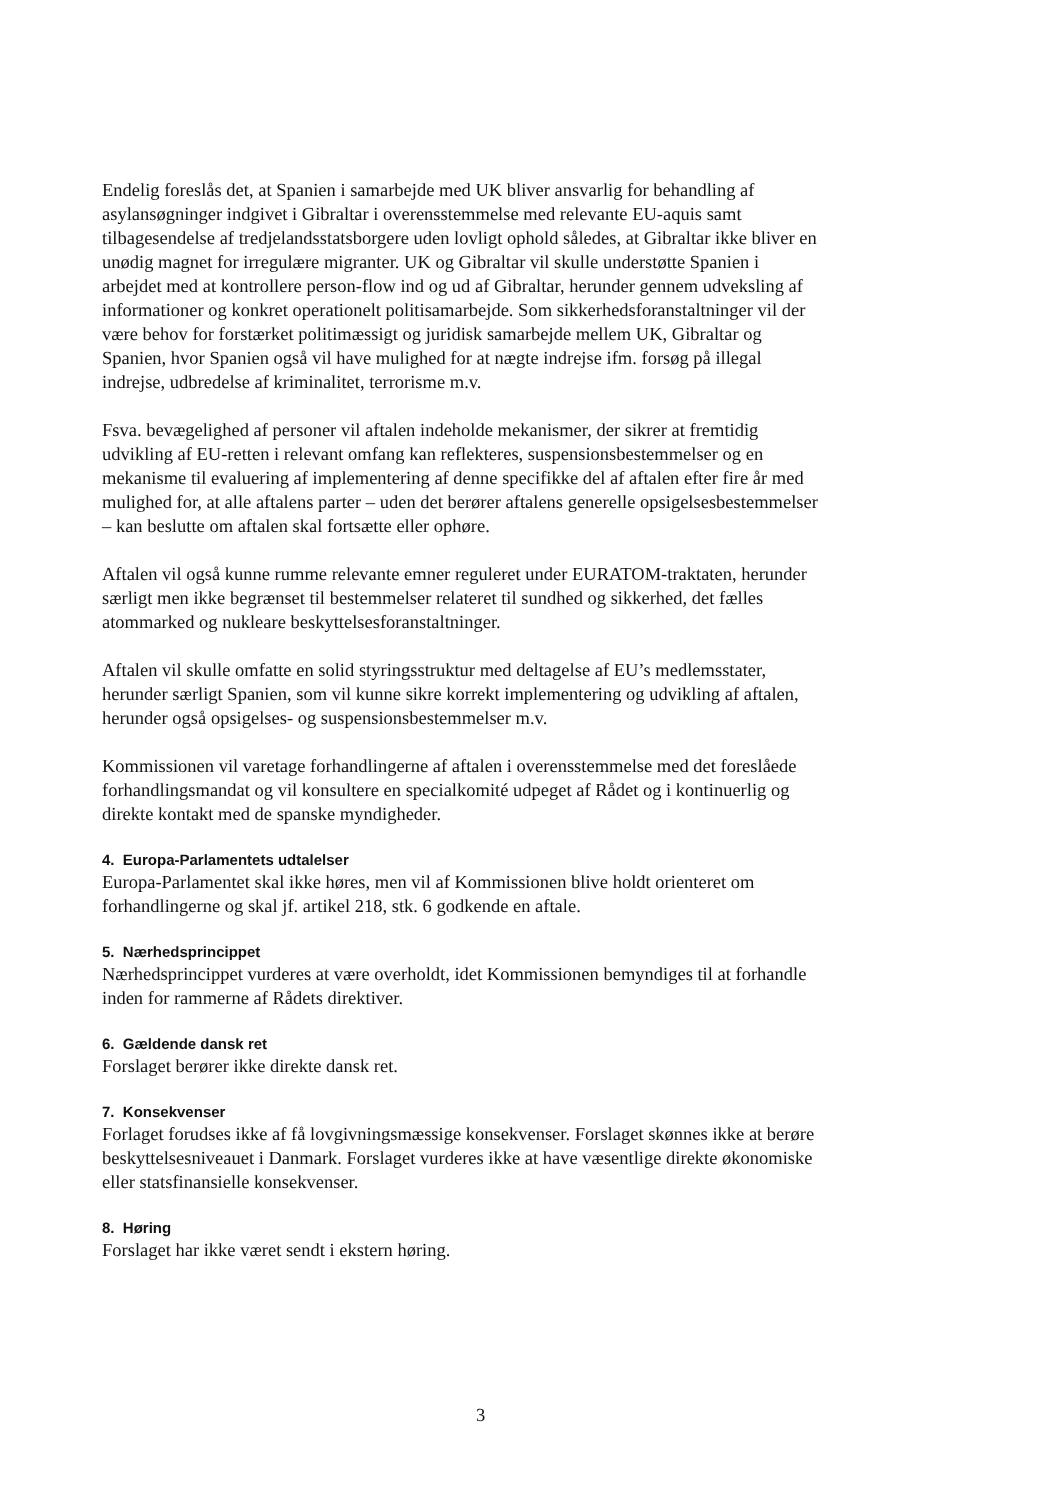Endelig foreslås det, at Spanien i samarbejde med UK bliver ansvarlig for behandling af asylansøgninger indgivet i Gibraltar i overensstemmelse med relevante EU-aquis samt tilbagesendelse af tredjelandsstatsborgere uden lovligt ophold således, at Gibraltar ikke bliver en unødig magnet for irregulære migranter. UK og Gibraltar vil skulle understøtte Spanien i arbejdet med at kontrollere person-flow ind og ud af Gibraltar, herunder gennem udveksling af informationer og konkret operationelt politisamarbejde. Som sikkerhedsforanstaltninger vil der være behov for forstærket politimæssigt og juridisk samarbejde mellem UK, Gibraltar og Spanien, hvor Spanien også vil have mulighed for at nægte indrejse ifm. forsøg på illegal indrejse, udbredelse af kriminalitet, terrorisme m.v.
Fsva. bevægelighed af personer vil aftalen indeholde mekanismer, der sikrer at fremtidig udvikling af EU-retten i relevant omfang kan reflekteres, suspensionsbestemmelser og en mekanisme til evaluering af implementering af denne specifikke del af aftalen efter fire år med mulighed for, at alle aftalens parter – uden det berører aftalens generelle opsigelsesbestemmelser – kan beslutte om aftalen skal fortsætte eller ophøre.
Aftalen vil også kunne rumme relevante emner reguleret under EURATOM-traktaten, herunder særligt men ikke begrænset til bestemmelser relateret til sundhed og sikkerhed, det fælles atommarked og nukleare beskyttelsesforanstaltninger.
Aftalen vil skulle omfatte en solid styringsstruktur med deltagelse af EU’s medlemsstater, herunder særligt Spanien, som vil kunne sikre korrekt implementering og udvikling af aftalen, herunder også opsigelses- og suspensionsbestemmelser m.v.
Kommissionen vil varetage forhandlingerne af aftalen i overensstemmelse med det foreslåede forhandlingsmandat og vil konsultere en specialkomité udpeget af Rådet og i kontinuerlig og direkte kontakt med de spanske myndigheder.
4. Europa-Parlamentets udtalelser
Europa-Parlamentet skal ikke høres, men vil af Kommissionen blive holdt orienteret om forhandlingerne og skal jf. artikel 218, stk. 6 godkende en aftale.
5. Nærhedsprincippet
Nærhedsprincippet vurderes at være overholdt, idet Kommissionen bemyndiges til at forhandle inden for rammerne af Rådets direktiver.
6. Gældende dansk ret
Forslaget berører ikke direkte dansk ret.
7. Konsekvenser
Forlaget forudses ikke af få lovgivningsmæssige konsekvenser. Forslaget skønnes ikke at berøre beskyttelsesniveauet i Danmark. Forslaget vurderes ikke at have væsentlige direkte økonomiske eller statsfinansielle konsekvenser.
8. Høring
Forslaget har ikke været sendt i ekstern høring.
3